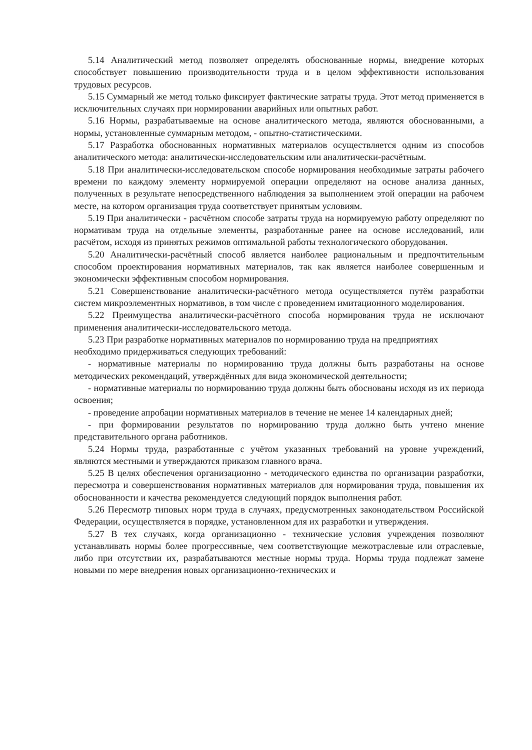5.14 Аналитический метод позволяет определять обоснованные нормы, внедрение которых способствует повышению производительности труда и в целом эффективности использования трудовых ресурсов.
5.15 Суммарный же метод только фиксирует фактические затраты труда. Этот метод применяется в исключительных случаях при нормировании аварийных или опытных работ.
5.16 Нормы, разрабатываемые на основе аналитического метода, являются обоснованными, а нормы, установленные суммарным методом, - опытно-статистическими.
5.17 Разработка обоснованных нормативных материалов осуществляется одним из способов аналитического метода: аналитически-исследовательским или аналитически-расчётным.
5.18 При аналитически-исследовательском способе нормирования необходимые затраты рабочего времени по каждому элементу нормируемой операции определяют на основе анализа данных, полученных в результате непосредственного наблюдения за выполнением этой операции на рабочем месте, на котором организация труда соответствует принятым условиям.
5.19 При аналитически - расчётном способе затраты труда на нормируемую работу определяют по нормативам труда на отдельные элементы, разработанные ранее на основе исследований, или расчётом, исходя из принятых режимов оптимальной работы технологического оборудования.
5.20 Аналитически-расчётный способ является наиболее рациональным и предпочтительным способом проектирования нормативных материалов, так как является наиболее совершенным и экономически эффективным способом нормирования.
5.21 Совершенствование аналитически-расчётного метода осуществляется путём разработки систем микроэлементных нормативов, в том числе с проведением имитационного моделирования.
5.22 Преимущества аналитически-расчётного способа нормирования труда не исключают применения аналитически-исследовательского метода.
5.23 При разработке нормативных материалов по нормированию труда на предприятиях
необходимо придерживаться следующих требований:
- нормативные материалы по нормированию труда должны быть разработаны на основе методических рекомендаций, утверждённых для вида экономической деятельности;
- нормативные материалы по нормированию труда должны быть обоснованы исходя из их периода освоения;
- проведение апробации нормативных материалов в течение не менее 14 календарных дней;
- при формировании результатов по нормированию труда должно быть учтено мнение представительного органа работников.
5.24 Нормы труда, разработанные с учётом указанных требований на уровне учреждений, являются местными и утверждаются приказом главного врача.
5.25 В целях обеспечения организационно - методического единства по организации разработки, пересмотра и совершенствования нормативных материалов для нормирования труда, повышения их обоснованности и качества рекомендуется следующий порядок выполнения работ.
5.26 Пересмотр типовых норм труда в случаях, предусмотренных законодательством Российской Федерации, осуществляется в порядке, установленном для их разработки и утверждения.
5.27 В тех случаях, когда организационно - технические условия учреждения позволяют устанавливать нормы более прогрессивные, чем соответствующие межотраслевые или отраслевые, либо при отсутствии их, разрабатываются местные нормы труда. Нормы труда подлежат замене новыми по мере внедрения новых организационно-технических и